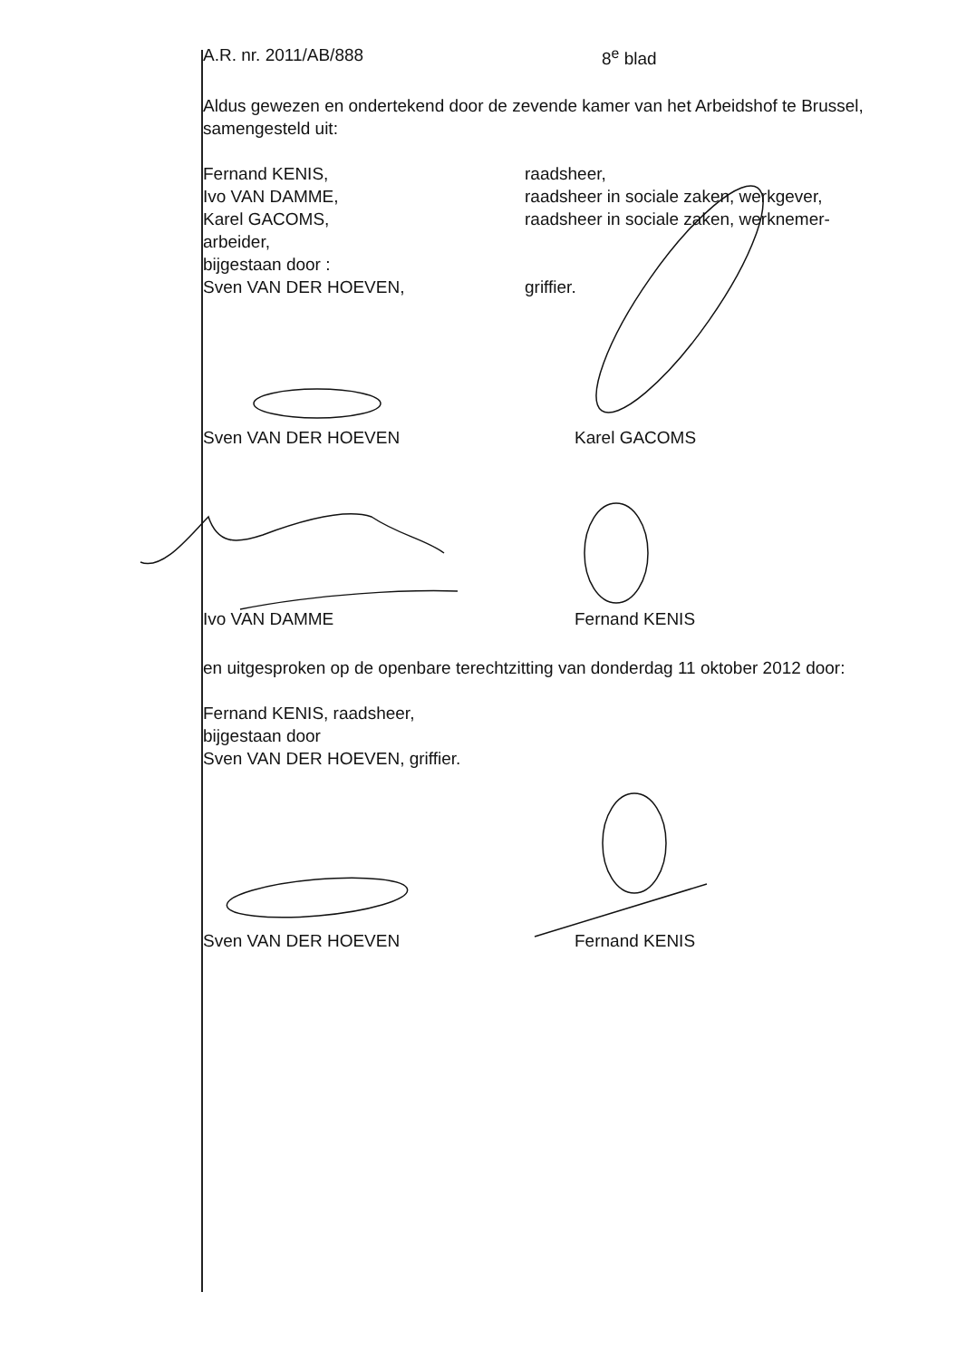A.R. nr. 2011/AB/888 8<sup>e</sup> blad
Aldus gewezen en ondertekend door de zevende kamer van het Arbeidshof te Brussel, samengesteld uit:
| Fernand KENIS, | raadsheer, |
| Ivo VAN DAMME, | raadsheer in sociale zaken, werkgever, |
| Karel GACOMS, | raadsheer in sociale zaken, werknemer- |
| arbeider, | |
| bijgestaan door : | |
| Sven VAN DER HOEVEN, | griffier. |
Sven VAN DER HOEVEN
Karel GACOMS
Ivo VAN DAMME
Fernand KENIS
en uitgesproken op de openbare terechtzitting van donderdag 11 oktober 2012 door:
Fernand KENIS, raadsheer,
bijgestaan door
Sven VAN DER HOEVEN, griffier.
Sven VAN DER HOEVEN
Fernand KENIS